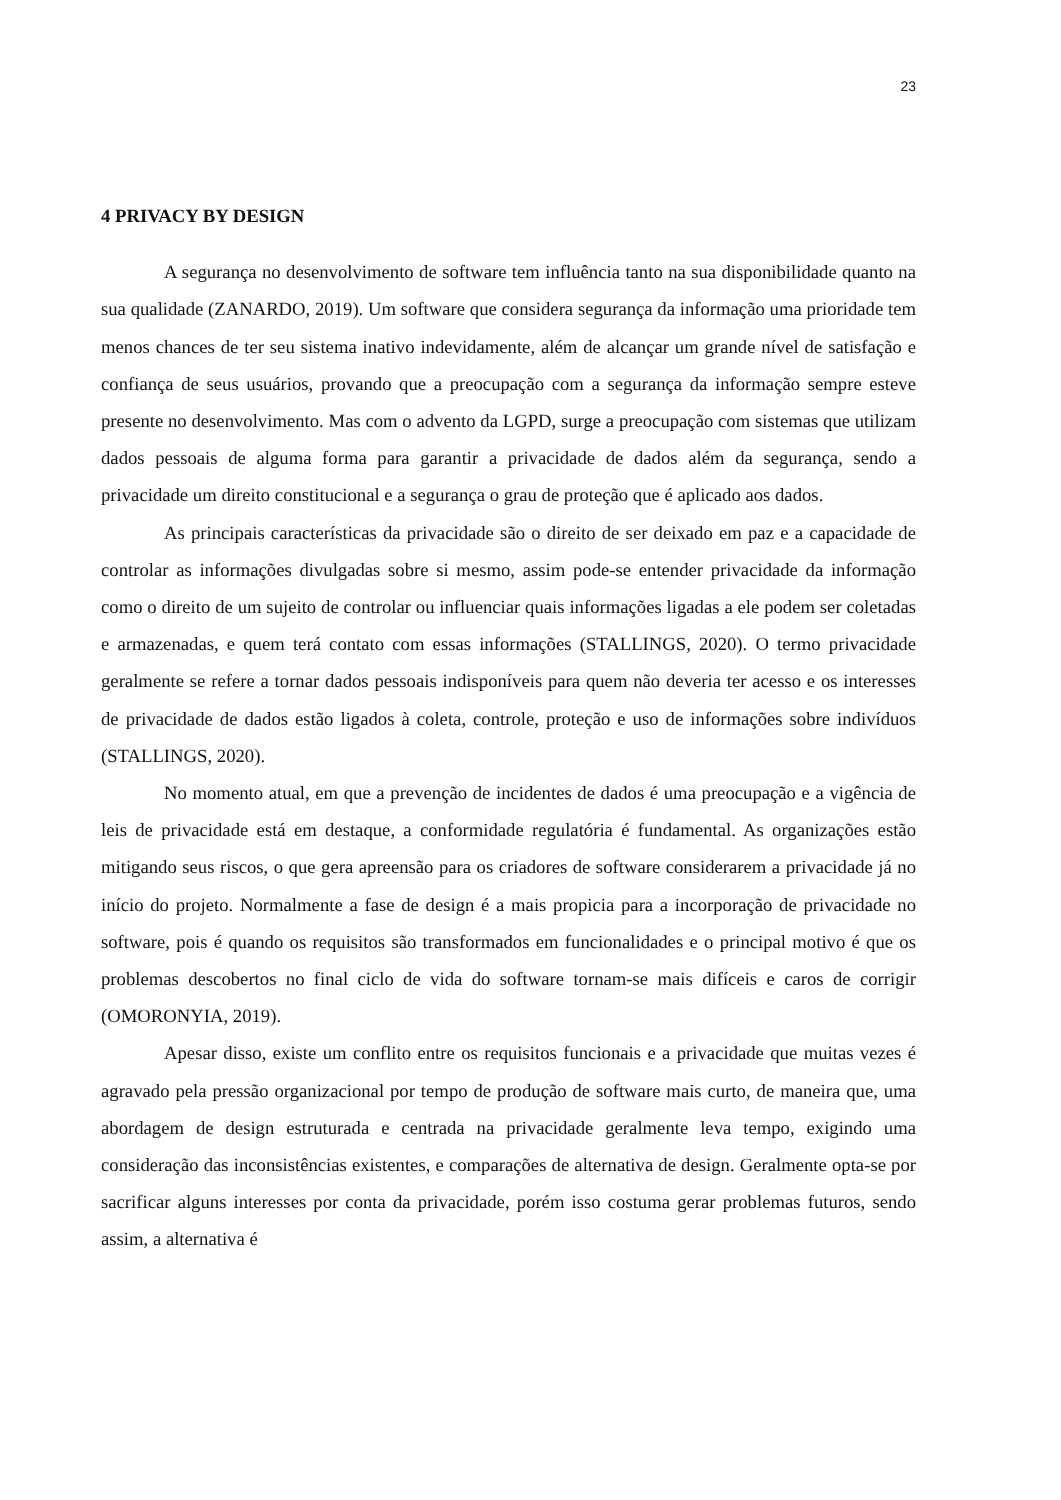23
4 PRIVACY BY DESIGN
A segurança no desenvolvimento de software tem influência tanto na sua disponibilidade quanto na sua qualidade (ZANARDO, 2019). Um software que considera segurança da informação uma prioridade tem menos chances de ter seu sistema inativo indevidamente, além de alcançar um grande nível de satisfação e confiança de seus usuários, provando que a preocupação com a segurança da informação sempre esteve presente no desenvolvimento. Mas com o advento da LGPD, surge a preocupação com sistemas que utilizam dados pessoais de alguma forma para garantir a privacidade de dados além da segurança, sendo a privacidade um direito constitucional e a segurança o grau de proteção que é aplicado aos dados.
As principais características da privacidade são o direito de ser deixado em paz e a capacidade de controlar as informações divulgadas sobre si mesmo, assim pode-se entender privacidade da informação como o direito de um sujeito de controlar ou influenciar quais informações ligadas a ele podem ser coletadas e armazenadas, e quem terá contato com essas informações (STALLINGS, 2020). O termo privacidade geralmente se refere a tornar dados pessoais indisponíveis para quem não deveria ter acesso e os interesses de privacidade de dados estão ligados à coleta, controle, proteção e uso de informações sobre indivíduos (STALLINGS, 2020).
No momento atual, em que a prevenção de incidentes de dados é uma preocupação e a vigência de leis de privacidade está em destaque, a conformidade regulatória é fundamental. As organizações estão mitigando seus riscos, o que gera apreensão para os criadores de software considerarem a privacidade já no início do projeto. Normalmente a fase de design é a mais propicia para a incorporação de privacidade no software, pois é quando os requisitos são transformados em funcionalidades e o principal motivo é que os problemas descobertos no final ciclo de vida do software tornam-se mais difíceis e caros de corrigir (OMORONYIA, 2019).
Apesar disso, existe um conflito entre os requisitos funcionais e a privacidade que muitas vezes é agravado pela pressão organizacional por tempo de produção de software mais curto, de maneira que, uma abordagem de design estruturada e centrada na privacidade geralmente leva tempo, exigindo uma consideração das inconsistências existentes, e comparações de alternativa de design. Geralmente opta-se por sacrificar alguns interesses por conta da privacidade, porém isso costuma gerar problemas futuros, sendo assim, a alternativa é